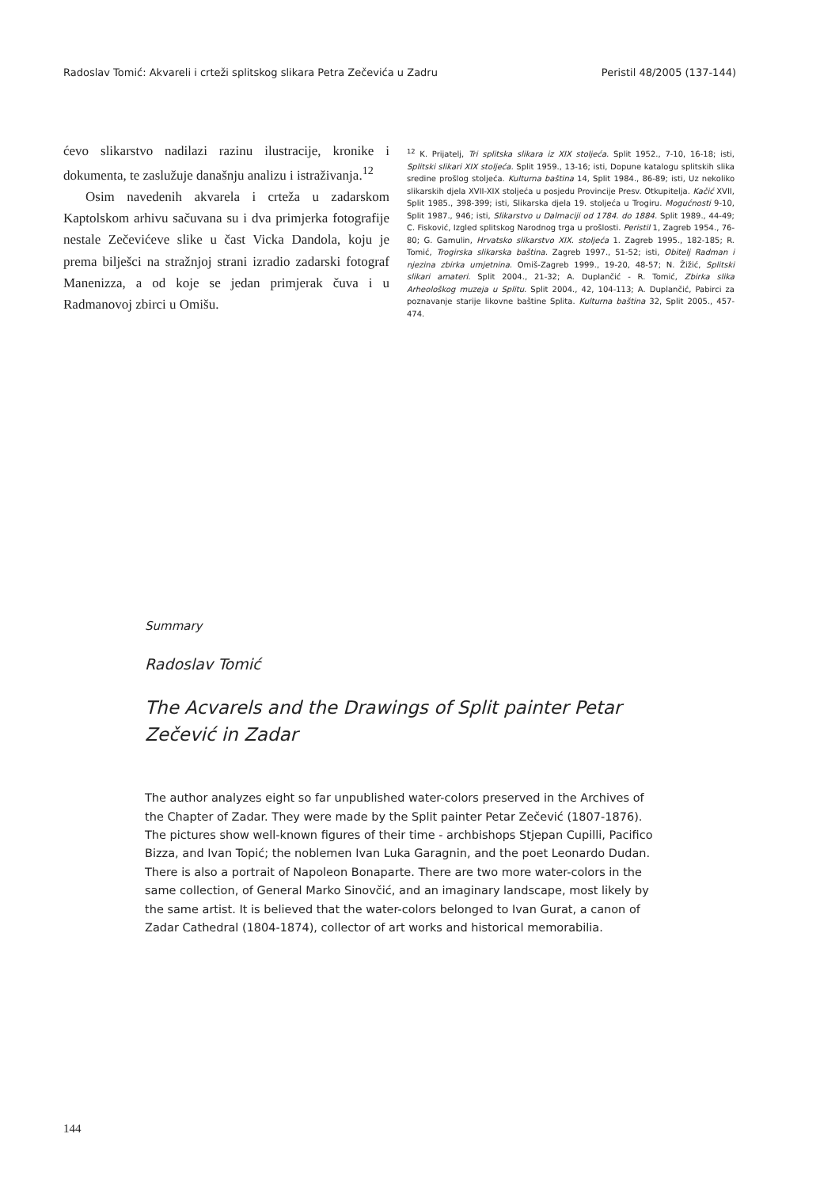Radoslav Tomić: Akvareli i crteži splitskog slikara Petra Zečevića u Zadru Peristil 48/2005 (137-144)
ćevo slikarstvo nadilazi razinu ilustracije, kronike i dokumenta, te zaslužuje današnju analizu i istraživanja.<sup>12</sup>
Osim navedenih akvarela i crteža u zadarskom Kaptolskom arhivu sačuvana su i dva primjerka fotografije nestale Zečevićeve slike u čast Vicka Dandola, koju je prema bilješci na stražnjoj strani izradio zadarski fotograf Manenizza, a od koje se jedan primjerak čuva i u Radmanovoj zbirci u Omišu.
<sup>12</sup> K. Prijatelj, Tri splitska slikara iz XIX stoljeća. Split 1952., 7-10, 16-18; isti, Splitski slikari XIX stoljeća. Split 1959., 13-16; isti, Dopune katalogu splitskih slika sredine prošlog stoljeća. Kulturna baština 14, Split 1984., 86-89; isti, Uz nekoliko slikarskih djela XVII-XIX stoljeća u posjedu Provincije Presv. Otkupitelja. Kačić XVII, Split 1985., 398-399; isti, Slikarska djela 19. stoljeća u Trogiru. Mogućnosti 9-10, Split 1987., 946; isti, Slikarstvo u Dalmaciji od 1784. do 1884. Split 1989., 44-49; C. Fisković, Izgled splitskog Narodnog trga u prošlosti. Peristil 1, Zagreb 1954., 76-80; G. Gamulin, Hrvatsko slikarstvo XIX. stoljeća 1. Zagreb 1995., 182-185; R. Tomić, Trogirska slikarska baština. Zagreb 1997., 51-52; isti, Obitelj Radman i njezina zbirka umjetnina. Omiš-Zagreb 1999., 19-20, 48-57; N. Žižić, Splitski slikari amateri. Split 2004., 21-32; A. Duplančić - R. Tomić, Zbirka slika Arheološkog muzeja u Splitu. Split 2004., 42, 104-113; A. Duplančić, Pabirci za poznavanje starije likovne baštine Splita. Kulturna baština 32, Split 2005., 457-474.
Summary
Radoslav Tomić
The Acvarels and the Drawings of Split painter Petar Zečević in Zadar
The author analyzes eight so far unpublished water-colors preserved in the Archives of the Chapter of Zadar. They were made by the Split painter Petar Zečević (1807-1876). The pictures show well-known figures of their time - archbishops Stjepan Cupilli, Pacifico Bizza, and Ivan Topić; the noblemen Ivan Luka Garagnin, and the poet Leonardo Dudan. There is also a portrait of Napoleon Bonaparte. There are two more water-colors in the same collection, of General Marko Sinovčić, and an imaginary landscape, most likely by the same artist. It is believed that the water-colors belonged to Ivan Gurat, a canon of Zadar Cathedral (1804-1874), collector of art works and historical memorabilia.
144